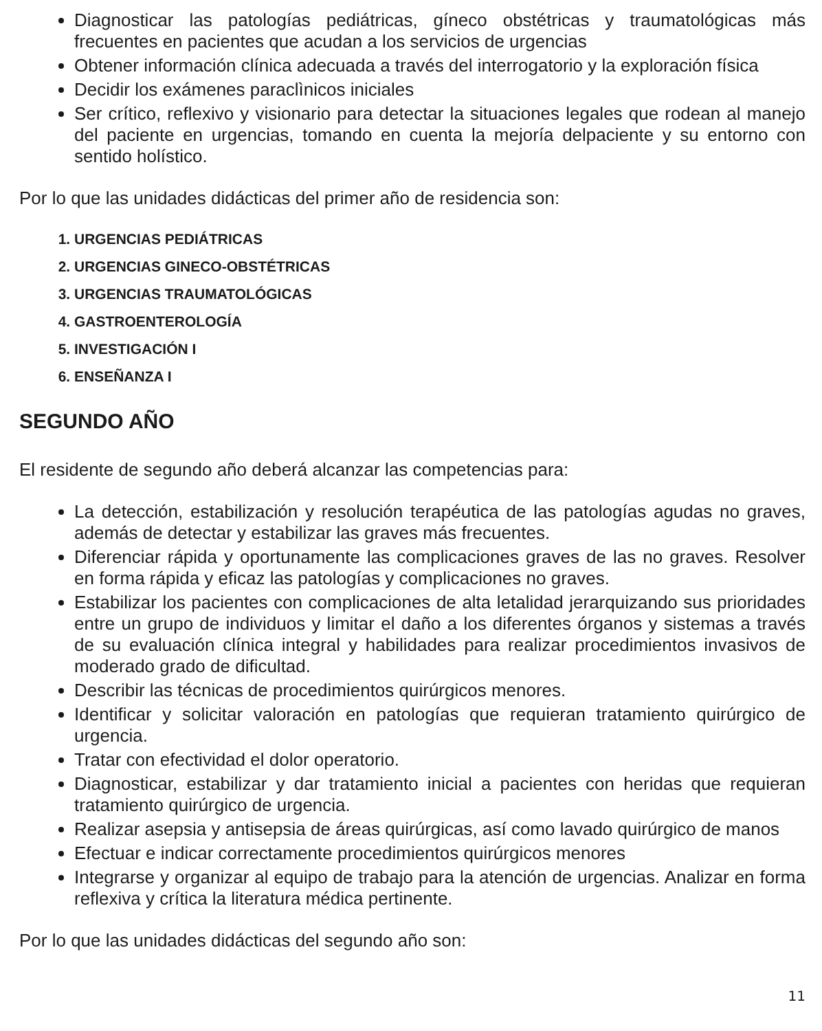Diagnosticar las patologías pediátricas, gíneco obstétricas y traumatológicas más frecuentes en pacientes que acudan a los servicios de urgencias
Obtener información clínica adecuada a través del interrogatorio y la exploración física
Decidir los exámenes paraclìnicos iniciales
Ser crítico, reflexivo y visionario para detectar la situaciones legales que rodean al manejo del paciente en urgencias, tomando en cuenta la mejoría delpaciente y su entorno con sentido holístico.
Por lo que las unidades didácticas del primer año de residencia son:
1. URGENCIAS PEDIÁTRICAS
2. URGENCIAS GINECO-OBSTÉTRICAS
3. URGENCIAS TRAUMATOLÓGICAS
4. GASTROENTEROLOGÍA
5. INVESTIGACIÓN I
6. ENSEÑANZA I
SEGUNDO AÑO
El residente de segundo año deberá alcanzar las competencias para:
La detección, estabilización y resolución terapéutica de las patologías agudas no graves, además de detectar y estabilizar las graves más frecuentes.
Diferenciar rápida y oportunamente las complicaciones graves de las no graves. Resolver en forma rápida y eficaz las patologías y complicaciones no graves.
Estabilizar los pacientes con complicaciones de alta letalidad jerarquizando sus prioridades entre un grupo de individuos y limitar el daño a los diferentes órganos y sistemas a través de su evaluación clínica integral y habilidades para realizar procedimientos invasivos de moderado grado de dificultad.
Describir las técnicas de procedimientos quirúrgicos menores.
Identificar y solicitar valoración en patologías que requieran tratamiento quirúrgico de urgencia.
Tratar con efectividad el dolor operatorio.
Diagnosticar, estabilizar y dar tratamiento inicial a pacientes con heridas que requieran tratamiento quirúrgico de urgencia.
Realizar asepsia y antisepsia de áreas quirúrgicas, así como lavado quirúrgico de manos
Efectuar e indicar correctamente procedimientos quirúrgicos menores
Integrarse y organizar al equipo de trabajo para la atención de urgencias. Analizar en forma reflexiva y crítica la literatura médica pertinente.
Por lo que las unidades didácticas del segundo año son:
11